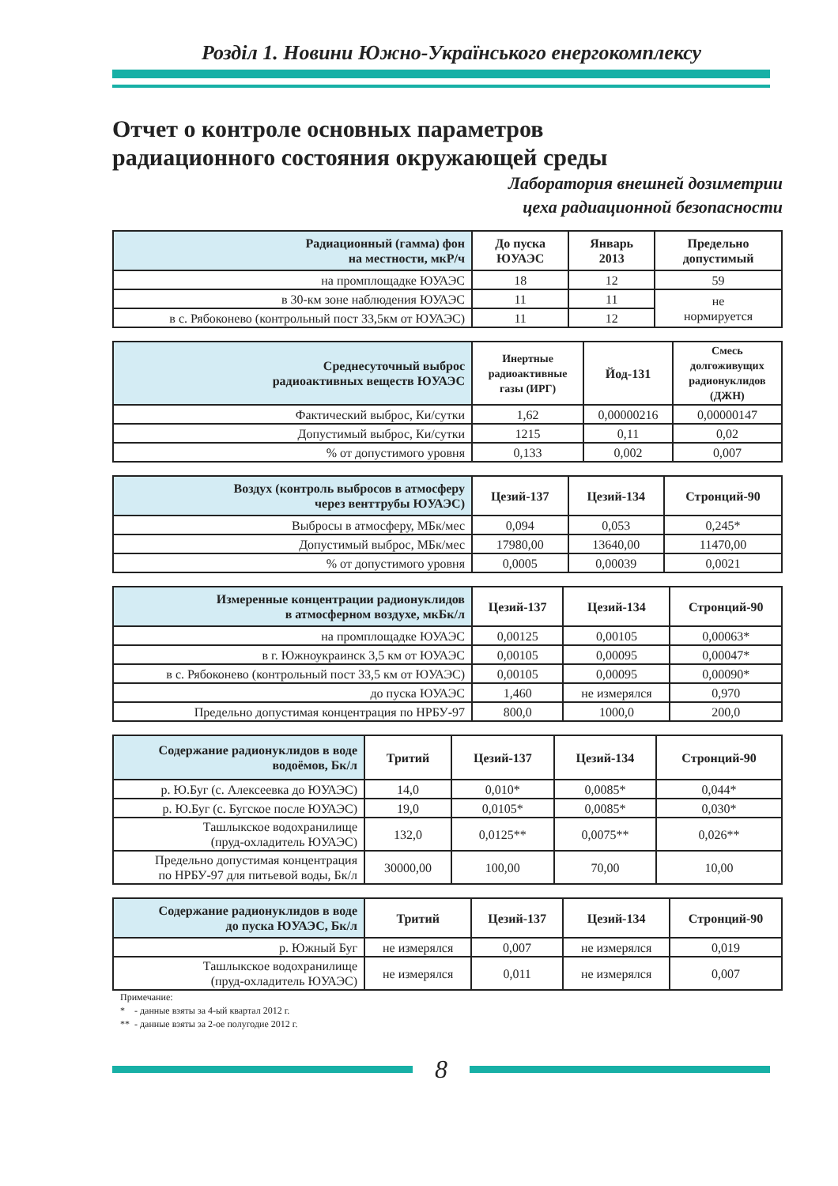Розділ 1. Новини Южно-Українського енергокомплексу
Отчет о контроле основных параметров
радиационного состояния окружающей среды
Лаборатория внешней дозиметрии
цеха радиационной безопасности
| Радиационный (гамма) фон на местности, мкР/ч | До пуска ЮУАЭС | Январь 2013 | Предельно допустимый |
| --- | --- | --- | --- |
| на промплощадке ЮУАЭС | 18 | 12 | 59 |
| в 30-км зоне наблюдения ЮУАЭС | 11 | 11 | не нормируется |
| в с. Рябоконево (контрольный пост 33,5км от ЮУАЭС) | 11 | 12 | |
| Среднесуточный выброс радиоактивных веществ ЮУАЭС | Инертные радиоактивные газы (ИРГ) | Йод-131 | Смесь долгоживущих радионуклидов (ДЖН) |
| --- | --- | --- | --- |
| Фактический выброс, Ки/сутки | 1,62 | 0,00000216 | 0,00000147 |
| Допустимый выброс, Ки/сутки | 1215 | 0,11 | 0,02 |
| % от допустимого уровня | 0,133 | 0,002 | 0,007 |
| Воздух (контроль выбросов в атмосферу через венттрубы ЮУАЭС) | Цезий-137 | Цезий-134 | Стронций-90 |
| --- | --- | --- | --- |
| Выбросы в атмосферу, МБк/мес | 0,094 | 0,053 | 0,245* |
| Допустимый выброс, МБк/мес | 17980,00 | 13640,00 | 11470,00 |
| % от допустимого уровня | 0,0005 | 0,00039 | 0,0021 |
| Измеренные концентрации радионуклидов в атмосферном воздухе, мкБк/л | Цезий-137 | Цезий-134 | Стронций-90 |
| --- | --- | --- | --- |
| на промплощадке ЮУАЭС | 0,00125 | 0,00105 | 0,00063* |
| в г. Южноукраинск 3,5 км от ЮУАЭС | 0,00105 | 0,00095 | 0,00047* |
| в с. Рябоконево (контрольный пост 33,5 км от ЮУАЭС) | 0,00105 | 0,00095 | 0,00090* |
| до пуска ЮУАЭС | 1,460 | не измерялся | 0,970 |
| Предельно допустимая концентрация по НРБУ-97 | 800,0 | 1000,0 | 200,0 |
| Содержание радионуклидов в воде водоёмов, Бк/л | Тритий | Цезий-137 | Цезий-134 | Стронций-90 |
| --- | --- | --- | --- | --- |
| р. Ю.Буг (с. Алексеевка до ЮУАЭС) | 14,0 | 0,010* | 0,0085* | 0,044* |
| р. Ю.Буг (с. Бугское после ЮУАЭС) | 19,0 | 0,0105* | 0,0085* | 0,030* |
| Ташлыкское водохранилище (пруд-охладитель ЮУАЭС) | 132,0 | 0,0125** | 0,0075** | 0,026** |
| Предельно допустимая концентрация по НРБУ-97 для питьевой воды, Бк/л | 30000,00 | 100,00 | 70,00 | 10,00 |
| Содержание радионуклидов в воде до пуска ЮУАЭС, Бк/л | Тритий | Цезий-137 | Цезий-134 | Стронций-90 |
| --- | --- | --- | --- | --- |
| р. Южный Буг | не измерялся | 0,007 | не измерялся | 0,019 |
| Ташлыкское водохранилище (пруд-охладитель ЮУАЭС) | не измерялся | 0,011 | не измерялся | 0,007 |
Примечание:
* - данные взяты за 4-ый квартал 2012 г.
** - данные взяты за 2-ое полугодие 2012 г.
8